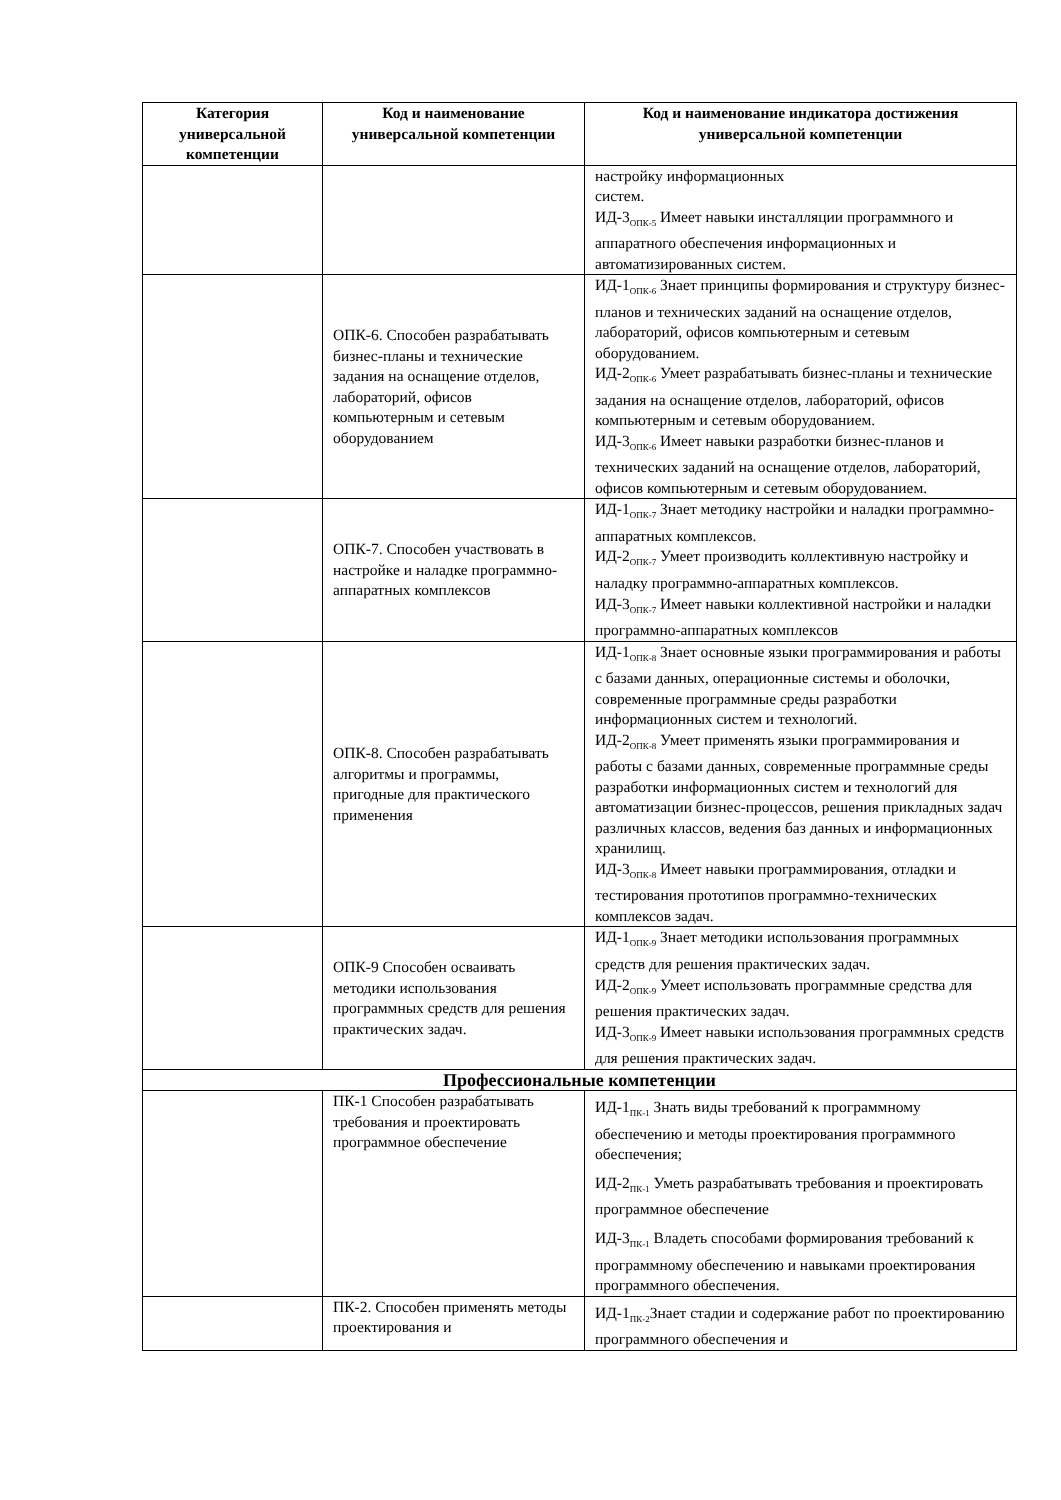| Категория универсальной компетенции | Код и наименование универсальной компетенции | Код и наименование индикатора достижения универсальной компетенции |
| --- | --- | --- |
| | | настройку информационных систем. ИД-3<sub>ОПК-5</sub> Имеет навыки инсталляции программного и аппаратного обеспечения информационных и автоматизированных систем. |
| | ОПК-6. Способен разрабатывать бизнес-планы и технические задания на оснащение отделов, лабораторий, офисов компьютерным и сетевым оборудованием | ИД-1<sub>ОПК-6</sub> Знает принципы формирования и структуру бизнес-планов и технических заданий на оснащение отделов, лабораторий, офисов компьютерным и сетевым оборудованием. ИД-2<sub>ОПК-6</sub> Умеет разрабатывать бизнес-планы и технические задания на оснащение отделов, лабораторий, офисов компьютерным и сетевым оборудованием. ИД-3<sub>ОПК-6</sub> Имеет навыки разработки бизнес-планов и технических заданий на оснащение отделов, лабораторий, офисов компьютерным и сетевым оборудованием. |
| | ОПК-7. Способен участвовать в настройке и наладке программно-аппаратных комплексов | ИД-1<sub>ОПК-7</sub> Знает методику настройки и наладки программно-аппаратных комплексов. ИД-2<sub>ОПК-7</sub> Умеет производить коллективную настройку и наладку программно-аппаратных комплексов. ИД-3<sub>ОПК-7</sub> Имеет навыки коллективной настройки и наладки программно-аппаратных комплексов |
| | ОПК-8. Способен разрабатывать алгоритмы и программы, пригодные для практического применения | ИД-1<sub>ОПК-8</sub> Знает основные языки программирования и работы с базами данных, операционные системы и оболочки, современные программные среды разработки информационных систем и технологий. ИД-2<sub>ОПК-8</sub> Умеет применять языки программирования и работы с базами данных, современные программные среды разработки информационных систем и технологий для автоматизации бизнес-процессов, решения прикладных задач различных классов, ведения баз данных и информационных хранилищ. ИД-3<sub>ОПК-8</sub> Имеет навыки программирования, отладки и тестирования прототипов программно-технических комплексов задач. |
| | ОПК-9 Способен осваивать методики использования программных средств для решения практических задач. | ИД-1<sub>ОПК-9</sub> Знает методики использования программных средств для решения практических задач. ИД-2<sub>ОПК-9</sub> Умеет использовать программные средства для решения практических задач. ИД-3<sub>ОПК-9</sub> Имеет навыки использования программных средств для решения практических задач. |
| Профессиональные компетенции | | |
| | ПК-1 Способен разрабатывать требования и проектировать программное обеспечение | ИД-1<sub>ПК-1</sub> Знать виды требований к программному обеспечению и методы проектирования программного обеспечения; ИД-2<sub>ПК-1</sub> Уметь разрабатывать требования и проектировать программное обеспечение ИД-3<sub>ПК-1</sub> Владеть способами формирования требований к программному обеспечению и навыками проектирования программного обеспечения. |
| | ПК-2. Способен применять методы проектирования и | ИД-1<sub>ПК-2</sub>Знает стадии и содержание работ по проектированию программного обеспечения и |